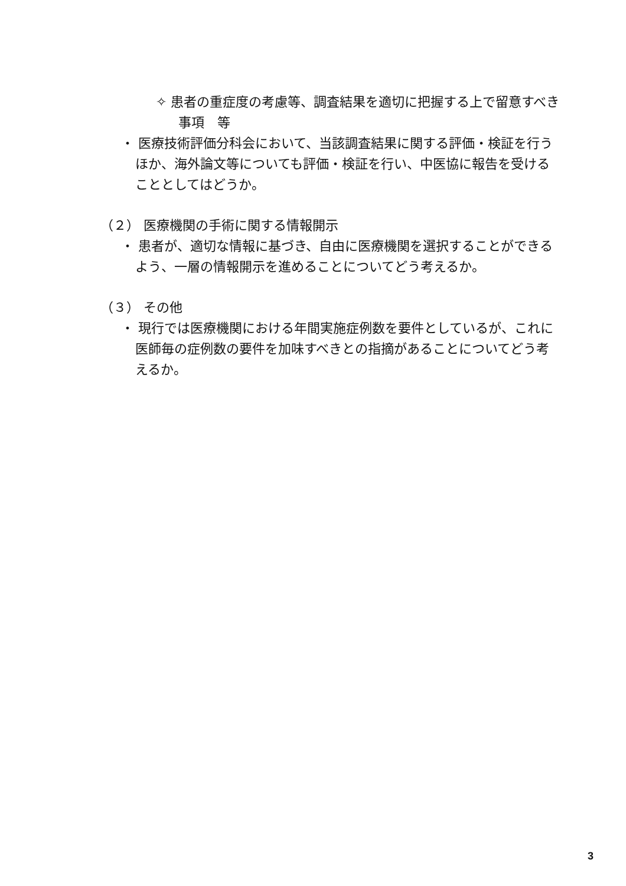✧ 患者の重症度の考慮等、調査結果を適切に把握する上で留意すべき事項　等
・ 医療技術評価分科会において、当該調査結果に関する評価・検証を行うほか、海外論文等についても評価・検証を行い、中医協に報告を受けることとしてはどうか。
（２） 医療機関の手術に関する情報開示
・ 患者が、適切な情報に基づき、自由に医療機関を選択することができるよう、一層の情報開示を進めることについてどう考えるか。
（３） その他
・ 現行では医療機関における年間実施症例数を要件としているが、これに医師毎の症例数の要件を加味すべきとの指摘があることについてどう考えるか。
3